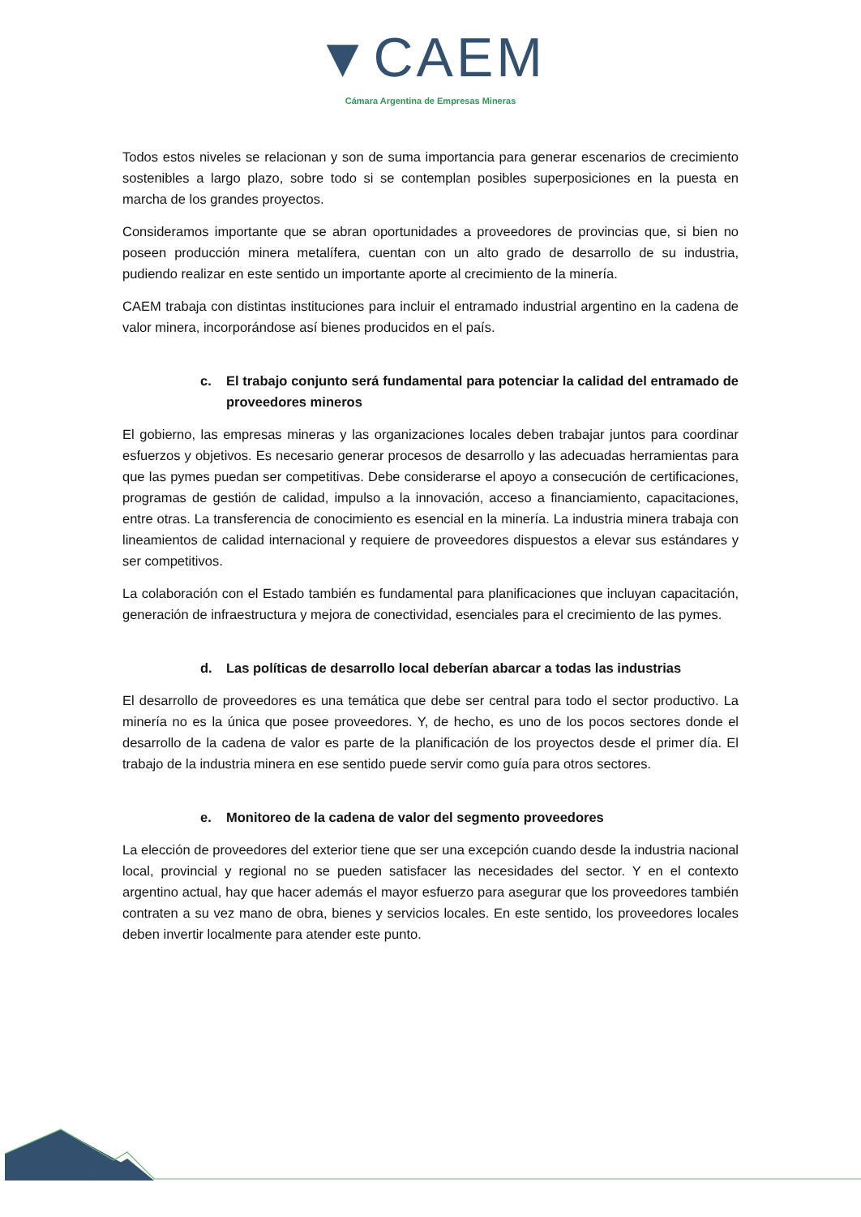▼CAEM
Cámara Argentina de Empresas Mineras
Todos estos niveles se relacionan y son de suma importancia para generar escenarios de crecimiento sostenibles a largo plazo, sobre todo si se contemplan posibles superposiciones en la puesta en marcha de los grandes proyectos.
Consideramos importante que se abran oportunidades a proveedores de provincias que, si bien no poseen producción minera metalífera, cuentan con un alto grado de desarrollo de su industria, pudiendo realizar en este sentido un importante aporte al crecimiento de la minería.
CAEM trabaja con distintas instituciones para incluir el entramado industrial argentino en la cadena de valor minera, incorporándose así bienes producidos en el país.
c. El trabajo conjunto será fundamental para potenciar la calidad del entramado de proveedores mineros
El gobierno, las empresas mineras y las organizaciones locales deben trabajar juntos para coordinar esfuerzos y objetivos. Es necesario generar procesos de desarrollo y las adecuadas herramientas para que las pymes puedan ser competitivas. Debe considerarse el apoyo a consecución de certificaciones, programas de gestión de calidad, impulso a la innovación, acceso a financiamiento, capacitaciones, entre otras. La transferencia de conocimiento es esencial en la minería. La industria minera trabaja con lineamientos de calidad internacional y requiere de proveedores dispuestos a elevar sus estándares y ser competitivos.
La colaboración con el Estado también es fundamental para planificaciones que incluyan capacitación, generación de infraestructura y mejora de conectividad, esenciales para el crecimiento de las pymes.
d. Las políticas de desarrollo local deberían abarcar a todas las industrias
El desarrollo de proveedores es una temática que debe ser central para todo el sector productivo. La minería no es la única que posee proveedores. Y, de hecho, es uno de los pocos sectores donde el desarrollo de la cadena de valor es parte de la planificación de los proyectos desde el primer día. El trabajo de la industria minera en ese sentido puede servir como guía para otros sectores.
e. Monitoreo de la cadena de valor del segmento proveedores
La elección de proveedores del exterior tiene que ser una excepción cuando desde la industria nacional local, provincial y regional no se pueden satisfacer las necesidades del sector. Y en el contexto argentino actual, hay que hacer además el mayor esfuerzo para asegurar que los proveedores también contraten a su vez mano de obra, bienes y servicios locales. En este sentido, los proveedores locales deben invertir localmente para atender este punto.